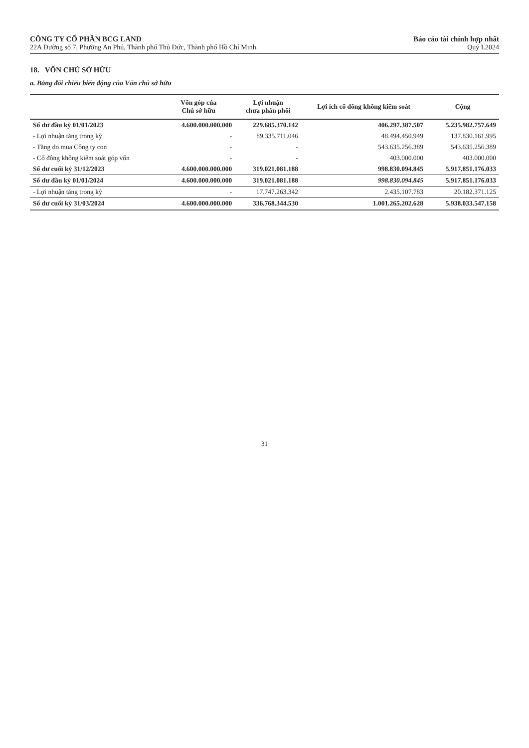CÔNG TY CỔ PHẦN BCG LAND
22A Đường số 7, Phường An Phú, Thành phố Thủ Đức, Thành phố Hồ Chí Minh.
Báo cáo tài chính hợp nhất
Quý I.2024
18. VỐN CHỦ SỞ HỮU
a. Bảng đối chiếu biến động của Vốn chủ sở hữu
| | Vốn góp của Chủ sở hữu | Lợi nhuận chưa phân phối | Lợi ích cổ đông không kiểm soát | Cộng |
| --- | --- | --- | --- | --- |
| Số dư đầu kỳ 01/01/2023 | 4.600.000.000.000 | 229.685.370.142 | 406.297.387.507 | 5.235.982.757.649 |
| - Lợi nhuận tăng trong kỳ | - | 89.335.711.046 | 48.494.450.949 | 137.830.161.995 |
| - Tăng do mua Công ty con | - | - | 543.635.256.389 | 543.635.256.389 |
| - Cổ đông không kiểm soát góp vốn | - | - | 403.000.000 | 403.000.000 |
| Số dư cuối kỳ 31/12/2023 | 4.600.000.000.000 | 319.021.081.188 | 998.830.094.845 | 5.917.851.176.033 |
| Số dư đầu kỳ 01/01/2024 | 4.600.000.000.000 | 319.021.081.188 | 998.830.094.845 | 5.917.851.176.033 |
| - Lợi nhuận tăng trong kỳ | - | 17.747.263.342 | 2.435.107.783 | 20.182.371.125 |
| Số dư cuối kỳ 31/03/2024 | 4.600.000.000.000 | 336.768.344.530 | 1.001.265.202.628 | 5.938.033.547.158 |
31